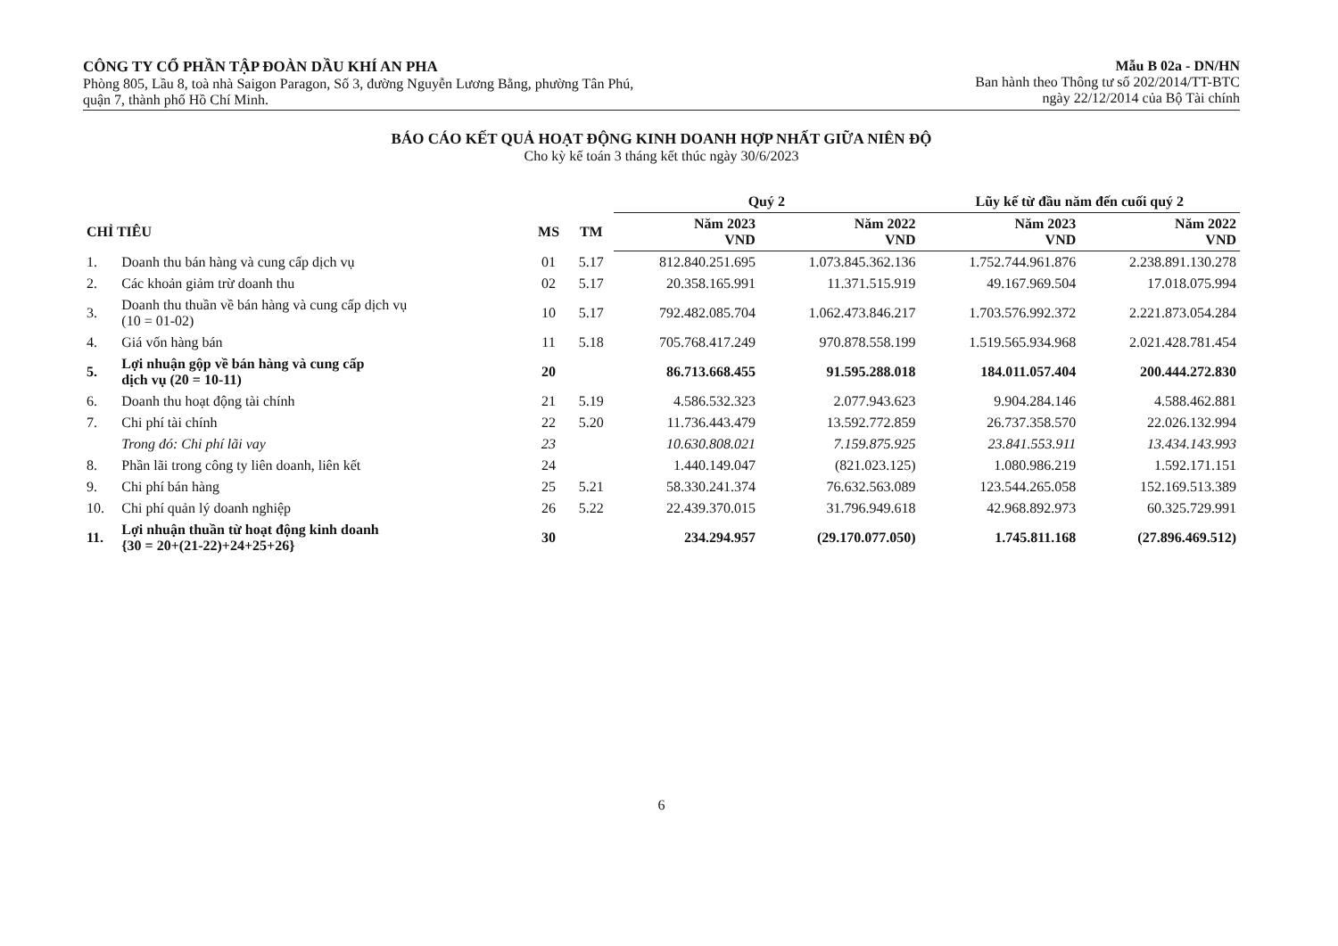CÔNG TY CỔ PHẦN TẬP ĐOÀN DẦU KHÍ AN PHA
Phòng 805, Lầu 8, toà nhà Saigon Paragon, Số 3, đường Nguyễn Lương Bằng, phường Tân Phú,
quận 7, thành phố Hồ Chí Minh.
Mẫu B 02a - DN/HN
Ban hành theo Thông tư số 202/2014/TT-BTC
ngày 22/12/2014 của Bộ Tài chính
BÁO CÁO KẾT QUẢ HOẠT ĐỘNG KINH DOANH HỢP NHẤT GIỮA NIÊN ĐỘ
Cho kỳ kế toán 3 tháng kết thúc ngày 30/6/2023
| | | | | Quý 2 | | Lũy kế từ đầu năm đến cuối quý 2 | |
| --- | --- | --- | --- | --- | --- | --- | --- |
| CHỈ TIÊU | | MS | TM | Năm 2023 VND | Năm 2022 VND | Năm 2023 VND | Năm 2022 VND |
| 1. | Doanh thu bán hàng và cung cấp dịch vụ | 01 | 5.17 | 812.840.251.695 | 1.073.845.362.136 | 1.752.744.961.876 | 2.238.891.130.278 |
| 2. | Các khoản giảm trừ doanh thu | 02 | 5.17 | 20.358.165.991 | 11.371.515.919 | 49.167.969.504 | 17.018.075.994 |
| 3. | Doanh thu thuần về bán hàng và cung cấp dịch vụ (10 = 01-02) | 10 | 5.17 | 792.482.085.704 | 1.062.473.846.217 | 1.703.576.992.372 | 2.221.873.054.284 |
| 4. | Giá vốn hàng bán | 11 | 5.18 | 705.768.417.249 | 970.878.558.199 | 1.519.565.934.968 | 2.021.428.781.454 |
| 5. | Lợi nhuận gộp về bán hàng và cung cấp dịch vụ (20 = 10-11) | 20 | | 86.713.668.455 | 91.595.288.018 | 184.011.057.404 | 200.444.272.830 |
| 6. | Doanh thu hoạt động tài chính | 21 | 5.19 | 4.586.532.323 | 2.077.943.623 | 9.904.284.146 | 4.588.462.881 |
| 7. | Chi phí tài chính | 22 | 5.20 | 11.736.443.479 | 13.592.772.859 | 26.737.358.570 | 22.026.132.994 |
| | Trong đó: Chi phí lãi vay | 23 | | 10.630.808.021 | 7.159.875.925 | 23.841.553.911 | 13.434.143.993 |
| 8. | Phần lãi trong công ty liên doanh, liên kết | 24 | | 1.440.149.047 | (821.023.125) | 1.080.986.219 | 1.592.171.151 |
| 9. | Chi phí bán hàng | 25 | 5.21 | 58.330.241.374 | 76.632.563.089 | 123.544.265.058 | 152.169.513.389 |
| 10. | Chi phí quản lý doanh nghiệp | 26 | 5.22 | 22.439.370.015 | 31.796.949.618 | 42.968.892.973 | 60.325.729.991 |
| 11. | Lợi nhuận thuần từ hoạt động kinh doanh {30 = 20+(21-22)+24+25+26} | 30 | | 234.294.957 | (29.170.077.050) | 1.745.811.168 | (27.896.469.512) |
6